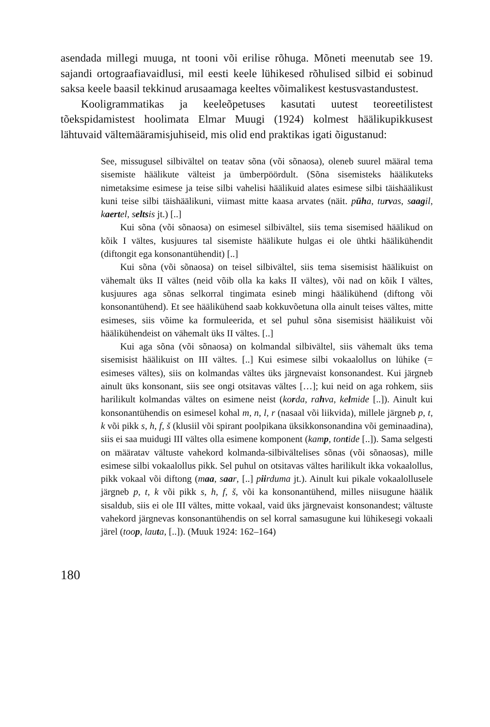asendada millegi muuga, nt tooni või erilise rõhuga. Mõneti meenutab see 19. sajandi ortograafiavaidlusi, mil eesti keele lühikesed rõhulised silbid ei sobinud saksa keele baasil tekkinud arusaamaga keeltes võimalikest kestusvastandustest.
Kooligrammatikas ja keeleõpetuses kasutati uutest teoreetilistest tõekspidamistest hoolimata Elmar Muugi (1924) kolmest häälikupikkusest lähtuvaid vältemääramisjuhiseid, mis olid end praktikas igati õigustanud:
See, missugusel silbivältel on teatav sõna (või sõnaosa), oleneb suurel määral tema sisemiste häälikute välteist ja ümberpöördult. (Sõna sisemisteks häälikuteks nimetaksime esimese ja teise silbi vahelisi häälikuid alates esimese silbi täishäälikust kuni teise silbi täishäälikuni, viimast mitte kaasa arvates (näit. püha, turvas, saagil, kaertel, seltsis jt.) [..]
Kui sõna (või sõnaosa) on esimesel silbivältel, siis tema sisemised häälikud on kõik I vältes, kusjuures tal sisemiste häälikute hulgas ei ole ühtki häälikühendit (diftongit ega konsonantühendit) [..]
Kui sõna (või sõnaosa) on teisel silbivältel, siis tema sisemisist häälikuist on vähemalt üks II vältes (neid võib olla ka kaks II vältes), või nad on kõik I vältes, kusjuures aga sõnas selkorral tingimata esineb mingi häälikühend (diftong või konsonantühend). Et see häälikühend saab kokkuvõetuna olla ainult teises vältes, mitte esimeses, siis võime ka formuleerida, et sel puhul sõna sisemisist häälikuist või häälikühendeist on vähemalt üks II vältes. [..]
Kui aga sõna (või sõnaosa) on kolmandal silbivältel, siis vähemalt üks tema sisemisist häälikuist on III vältes. [..] Kui esimese silbi vokaalollus on lühike (= esimeses vältes), siis on kolmandas vältes üks järgnevaist konsonandest. Kui järgneb ainult üks konsonant, siis see ongi otsitavas vältes […]; kui neid on aga rohkem, siis harilikult kolmandas vältes on esimene neist (korda, rahva, kelmide [..]). Ainult kui konsonantühendis on esimesel kohal m, n, l, r (nasaal või liikvida), millele järgneb p, t, k või pikk s, h, f, š (klusiil või spirant poolpikana üksikkonsonandina või geminaadina), siis ei saa muidugi III vältes olla esimene komponent (kamp, tontide [..]). Sama selgesti on määratav vältuste vahekord kolmanda-silbivältelises sõnas (või sõnaosas), mille esimese silbi vokaalollus pikk. Sel puhul on otsitavas vältes harilikult ikka vokaalollus, pikk vokaal või diftong (maa, saar, [..] piirduma jt.). Ainult kui pikale vokaalollusele järgneb p, t, k või pikk s, h, f, š, või ka konsonantühend, milles niisugune häälik sisaldub, siis ei ole III vältes, mitte vokaal, vaid üks järgnevaist konsonandest; vältuste vahekord järgnevas konsonantühendis on sel korral samasugune kui lühikesegi vokaali järel (toop, lauta, [..]). (Muuk 1924: 162–164)
180